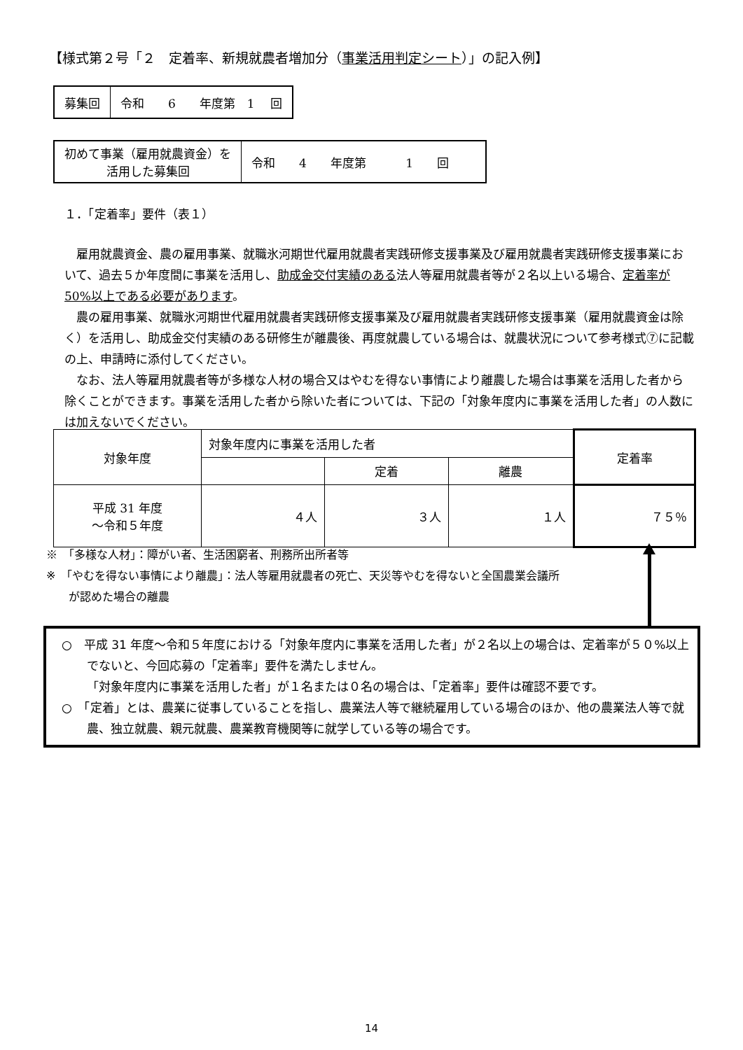【様式第２号「２　定着率、新規就農者増加分（事業活用判定シート）」の記入例】
| 募集回 | 令和 6 年度第 1 回 |
| 初めて事業（雇用就農資金）を 活用した募集回 | 令和 4 年度第 1 回 |
１．「定着率」要件（表１）
雇用就農資金、農の雇用事業、就職氷河期世代雇用就農者実践研修支援事業及び雇用就農者実践研修支援事業において、過去５か年度間に事業を活用し、助成金交付実績のある法人等雇用就農者等が２名以上いる場合、定着率が50%以上である必要があります。
農の雇用事業、就職氷河期世代雇用就農者実践研修支援事業及び雇用就農者実践研修支援事業（雇用就農資金は除く）を活用し、助成金交付実績のある研修生が離農後、再度就農している場合は、就農状況について参考様式⑦に記載の上、申請時に添付してください。
なお、法人等雇用就農者等が多様な人材の場合又はやむを得ない事情により離農した場合は事業を活用した者から除くことができます。事業を活用した者から除いた者については、下記の「対象年度内に事業を活用した者」の人数には加えないでください。
| 対象年度 | 対象年度内に事業を活用した者 | | | 定着率 |
| | | 定着 | 離農 | |
| 平成 31 年度 ～令和５年度 | ４人 | ３人 | １人 | ７５％ |
※　「多様な人材」：障がい者、生活困窮者、刑務所出所者等
※　「やむを得ない事情により離農」：法人等雇用就農者の死亡、天災等やむを得ないと全国農業会議所
　　が認めた場合の離農
○　平成 31 年度～令和５年度における「対象年度内に事業を活用した者」が２名以上の場合は、定着率が５０%以上でないと、今回応募の「定着率」要件を満たしません。
「対象年度内に事業を活用した者」が１名または０名の場合は、「定着率」要件は確認不要です。
○　「定着」とは、農業に従事していることを指し、農業法人等で継続雇用している場合のほか、他の農業法人等で就農、独立就農、親元就農、農業教育機関等に就学している等の場合です。
14